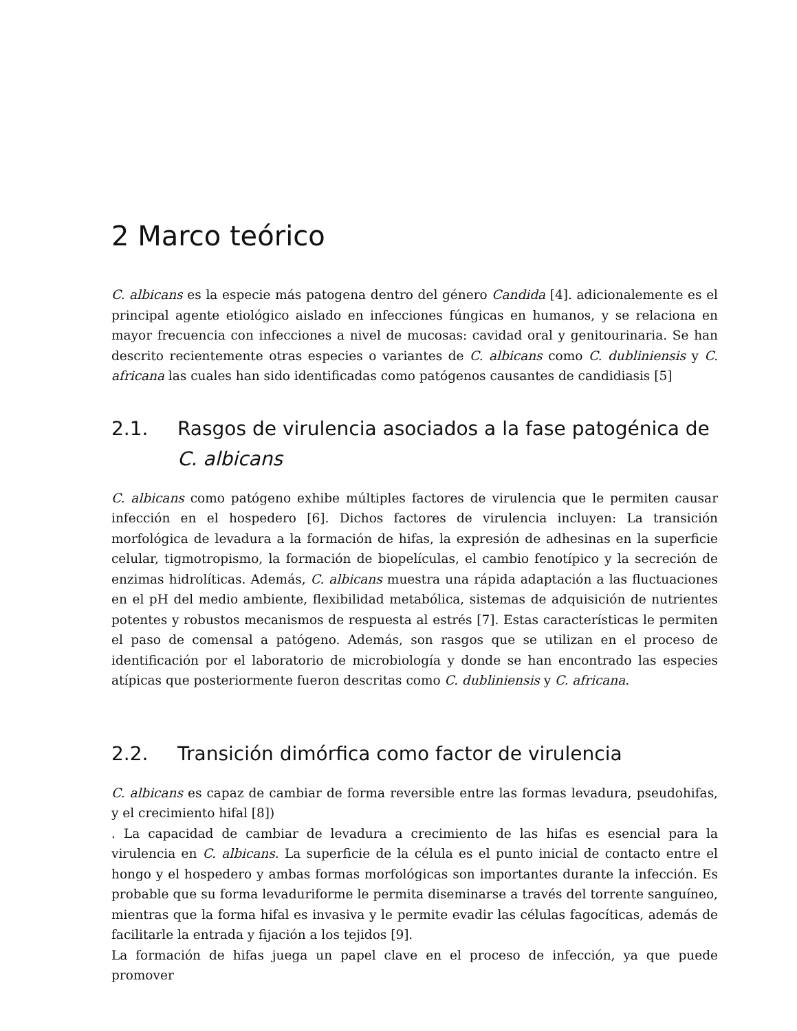2 Marco teórico
C. albicans es la especie más patogena dentro del género Candida [4]. adicionalemente es el principal agente etiológico aislado en infecciones fúngicas en humanos, y se relaciona en mayor frecuencia con infecciones a nivel de mucosas: cavidad oral y genitourinaria. Se han descrito recientemente otras especies o variantes de C. albicans como C. dubliniensis y C. africana las cuales han sido identificadas como patógenos causantes de candidiasis [5]
2.1. Rasgos de virulencia asociados a la fase patogénica de C. albicans
C. albicans como patógeno exhibe múltiples factores de virulencia que le permiten causar infección en el hospedero [6]. Dichos factores de virulencia incluyen: La transición morfológica de levadura a la formación de hifas, la expresión de adhesinas en la superficie celular, tigmotropismo, la formación de biopelículas, el cambio fenotípico y la secreción de enzimas hidrolíticas. Además, C. albicans muestra una rápida adaptación a las fluctuaciones en el pH del medio ambiente, flexibilidad metabólica, sistemas de adquisición de nutrientes potentes y robustos mecanismos de respuesta al estrés [7]. Estas características le permiten el paso de comensal a patógeno. Además, son rasgos que se utilizan en el proceso de identificación por el laboratorio de microbiología y donde se han encontrado las especies atípicas que posteriormente fueron descritas como C. dubliniensis y C. africana.
2.2. Transición dimórfica como factor de virulencia
C. albicans es capaz de cambiar de forma reversible entre las formas levadura, pseudohifas, y el crecimiento hifal [8])
. La capacidad de cambiar de levadura a crecimiento de las hifas es esencial para la virulencia en C. albicans. La superficie de la célula es el punto inicial de contacto entre el hongo y el hospedero y ambas formas morfológicas son importantes durante la infección. Es probable que su forma levaduriforme le permita diseminarse a través del torrente sanguíneo, mientras que la forma hifal es invasiva y le permite evadir las células fagocíticas, además de facilitarle la entrada y fijación a los tejidos [9].
La formación de hifas juega un papel clave en el proceso de infección, ya que puede promover